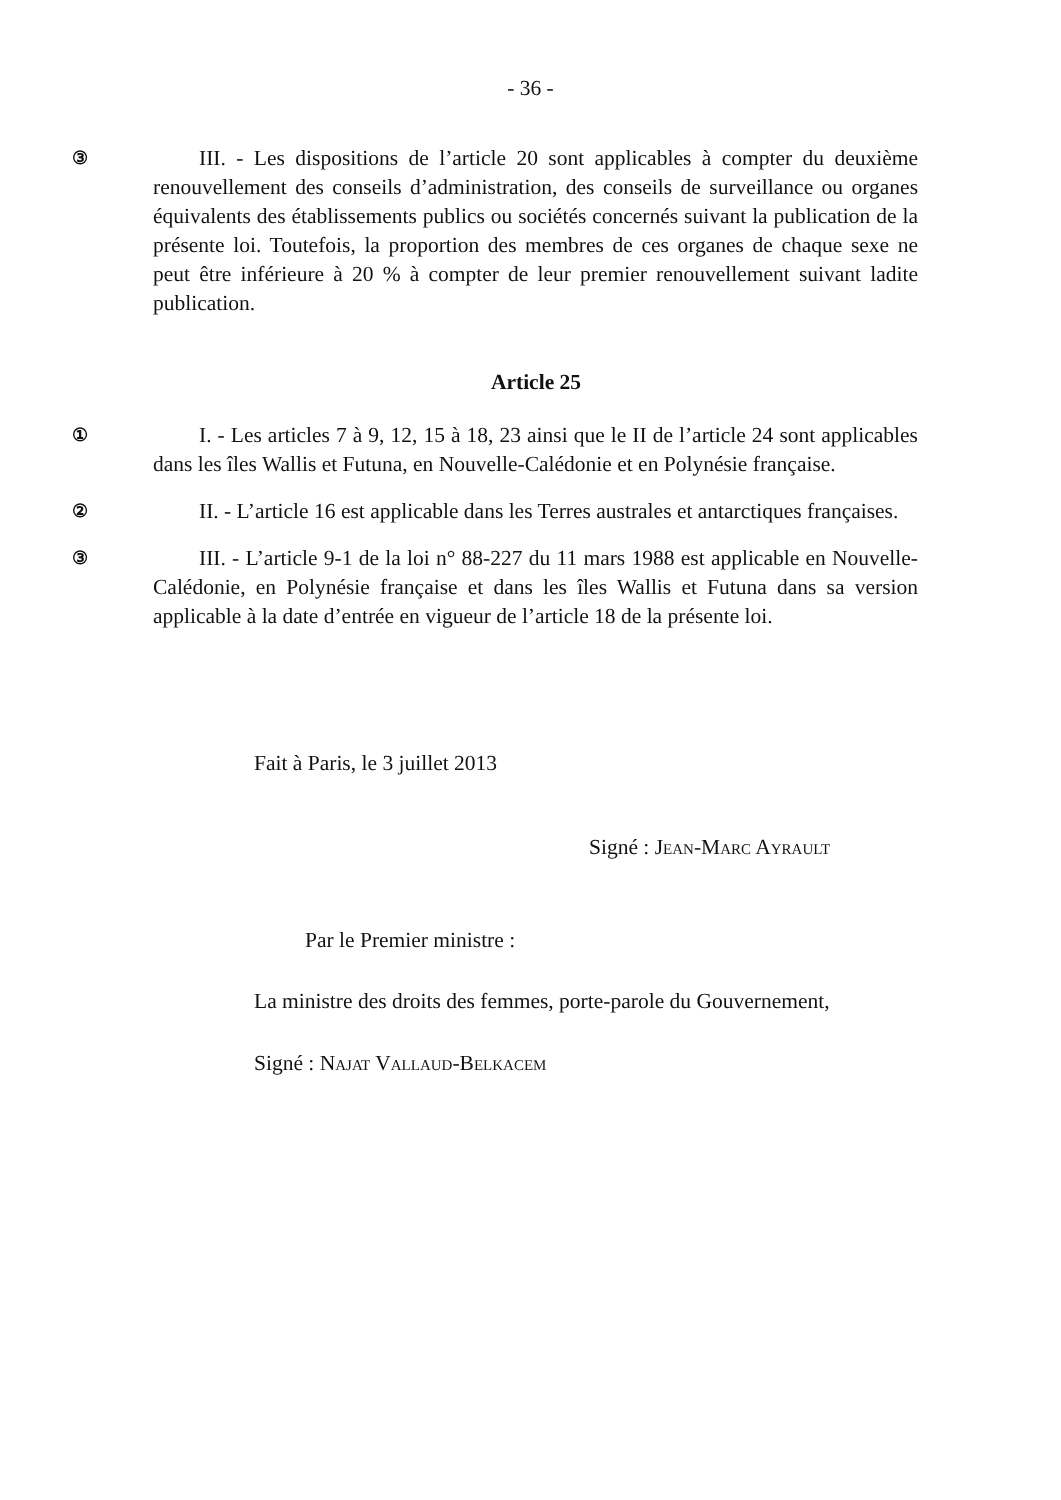- 36 -
③
III. - Les dispositions de l’article 20 sont applicables à compter du deuxième renouvellement des conseils d’administration, des conseils de surveillance ou organes équivalents des établissements publics ou sociétés concernés suivant la publication de la présente loi. Toutefois, la proportion des membres de ces organes de chaque sexe ne peut être inférieure à 20 % à compter de leur premier renouvellement suivant ladite publication.
Article 25
①
I. - Les articles 7 à 9, 12, 15 à 18, 23 ainsi que le II de l’article 24 sont applicables dans les îles Wallis et Futuna, en Nouvelle-Calédonie et en Polynésie française.
②
II. - L’article 16 est applicable dans les Terres australes et antarctiques françaises.
③
III. - L’article 9-1 de la loi n° 88-227 du 11 mars 1988 est applicable en Nouvelle-Calédonie, en Polynésie française et dans les îles Wallis et Futuna dans sa version applicable à la date d’entrée en vigueur de l’article 18 de la présente loi.
Fait à Paris, le 3 juillet 2013
Signé : Jean-Marc Ayrault
Par le Premier ministre :
La ministre des droits des femmes, porte-parole du Gouvernement,
Signé : Najat Vallaud-Belkacem